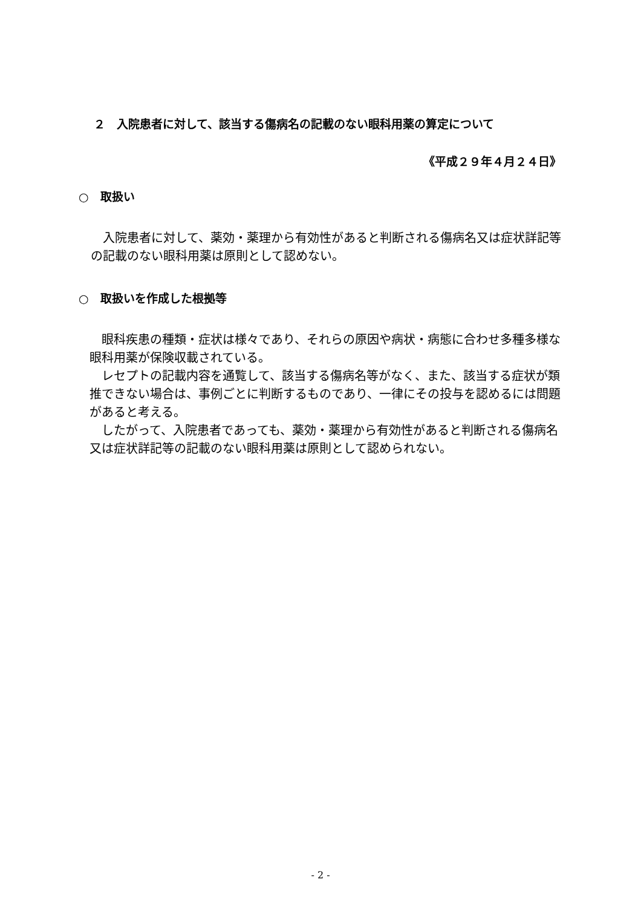２　入院患者に対して、該当する傷病名の記載のない眼科用薬の算定について
《平成２９年４月２４日》
○　取扱い
　入院患者に対して、薬効・薬理から有効性があると判断される傷病名又は症状詳記等の記載のない眼科用薬は原則として認めない。
○　取扱いを作成した根拠等
　眼科疾患の種類・症状は様々であり、それらの原因や病状・病態に合わせ多種多様な眼科用薬が保険収載されている。
　レセプトの記載内容を通覧して、該当する傷病名等がなく、また、該当する症状が類推できない場合は、事例ごとに判断するものであり、一律にその投与を認めるには問題があると考える。
　したがって、入院患者であっても、薬効・薬理から有効性があると判断される傷病名又は症状詳記等の記載のない眼科用薬は原則として認められない。
- 2 -